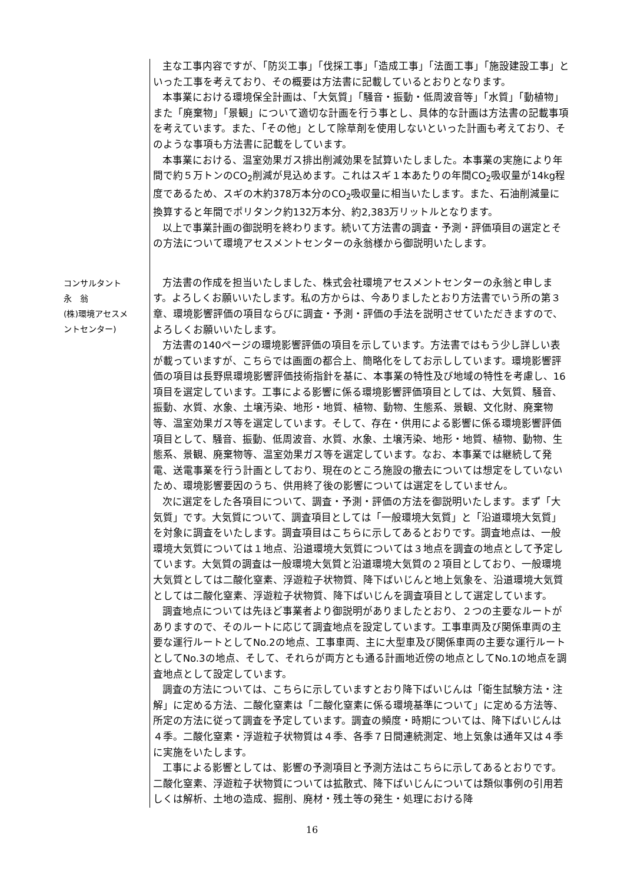主な工事内容ですが、「防災工事」「伐採工事」「造成工事」「法面工事」「施設建設工事」といった工事を考えており、その概要は方法書に記載しているとおりとなります。
本事業における環境保全計画は、「大気質」「騒音・振動・低周波音等」「水質」「動植物」また「廃棄物」「景観」について適切な計画を行う事とし、具体的な計画は方法書の記載事項を考えています。また、「その他」として除草剤を使用しないといった計画も考えており、そのような事項も方法書に記載をしています。
本事業における、温室効果ガス排出削減効果を試算いたしました。本事業の実施により年間で約５万トンのCO<sub>2</sub>削減が見込めます。これはスギ１本あたりの年間CO<sub>2</sub>吸収量が14kg程度であるため、スギの木約378万本分のCO<sub>2</sub>吸収量に相当いたします。また、石油削減量に換算すると年間でポリタンク約132万本分、約2,383万リットルとなります。
以上で事業計画の御説明を終わります。続いて方法書の調査・予測・評価項目の選定とその方法について環境アセスメントセンターの永翁様から御説明いたします。
コンサルタント
永　翁
(株)環境アセスメ
ントセンター)
方法書の作成を担当いたしました、株式会社環境アセスメントセンターの永翁と申します。よろしくお願いいたします。私の方からは、今ありましたとおり方法書でいう所の第３章、環境影響評価の項目ならびに調査・予測・評価の手法を説明させていただきますので、よろしくお願いいたします。
方法書の140ページの環境影響評価の項目を示しています。方法書ではもう少し詳しい表が載っていますが、こちらでは画面の都合上、簡略化をしてお示ししています。環境影響評価の項目は長野県環境影響評価技術指針を基に、本事業の特性及び地域の特性を考慮し、16項目を選定しています。工事による影響に係る環境影響評価項目としては、大気質、騒音、振動、水質、水象、土壌汚染、地形・地質、植物、動物、生態系、景観、文化財、廃棄物等、温室効果ガス等を選定しています。そして、存在・供用による影響に係る環境影響評価項目として、騒音、振動、低周波音、水質、水象、土壌汚染、地形・地質、植物、動物、生態系、景観、廃棄物等、温室効果ガス等を選定しています。なお、本事業では継続して発電、送電事業を行う計画としており、現在のところ施設の撤去については想定をしていないため、環境影響要因のうち、供用終了後の影響については選定をしていません。
次に選定をした各項目について、調査・予測・評価の方法を御説明いたします。まず「大気質」です。大気質について、調査項目としては「一般環境大気質」と「沿道環境大気質」を対象に調査をいたします。調査項目はこちらに示してあるとおりです。調査地点は、一般環境大気質については１地点、沿道環境大気質については３地点を調査の地点として予定しています。大気質の調査は一般環境大気質と沿道環境大気質の２項目としており、一般環境大気質としては二酸化窒素、浮遊粒子状物質、降下ばいじんと地上気象を、沿道環境大気質としては二酸化窒素、浮遊粒子状物質、降下ばいじんを調査項目として選定しています。
調査地点については先ほど事業者より御説明がありましたとおり、２つの主要なルートがありますので、そのルートに応じて調査地点を設定しています。工事車両及び関係車両の主要な運行ルートとしてNo.2の地点、工事車両、主に大型車及び関係車両の主要な運行ルートとしてNo.3の地点、そして、それらが両方とも通る計画地近傍の地点としてNo.1の地点を調査地点として設定しています。
調査の方法については、こちらに示していますとおり降下ばいじんは「衛生試験方法・注解」に定める方法、二酸化窒素は「二酸化窒素に係る環境基準について」に定める方法等、所定の方法に従って調査を予定しています。調査の頻度・時期については、降下ばいじんは４季。二酸化窒素・浮遊粒子状物質は４季、各季７日間連続測定、地上気象は通年又は４季に実施をいたします。
工事による影響としては、影響の予測項目と予測方法はこちらに示してあるとおりです。二酸化窒素、浮遊粒子状物質については拡散式、降下ばいじんについては類似事例の引用若しくは解析、土地の造成、掘削、廃材・残土等の発生・処理における降
16